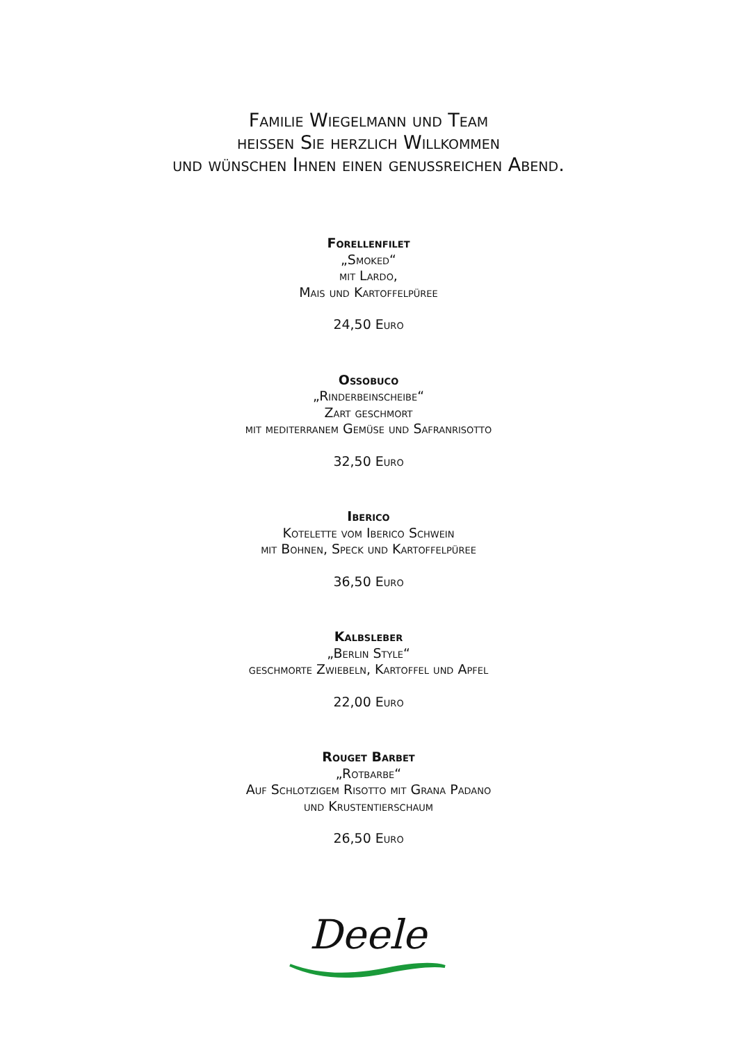Familie Wiegelmann und Team
heissen Sie herzlich Willkommen
und wünschen Ihnen einen genussreichen Abend.
Forellenfilet
„Smoked“
mit Lardo,
Mais und Kartoffelpüree
24,50 Euro
Ossobuco
„Rinderbeinscheibe“
Zart geschmort
mit mediterranem Gemüse und Safranrisotto
32,50 Euro
Iberico
Kotelette vom Iberico Schwein
mit Bohnen, Speck und Kartoffelpüree
36,50 Euro
Kalbsleber
„Berlin Style“
geschmorte Zwiebeln, Kartoffel und Apfel
22,00 Euro
Rouget Barbet
„Rotbarbe“
Auf Schlotzigem Risotto mit Grana Padano
und Krustentierschaum
26,50 Euro
Deele